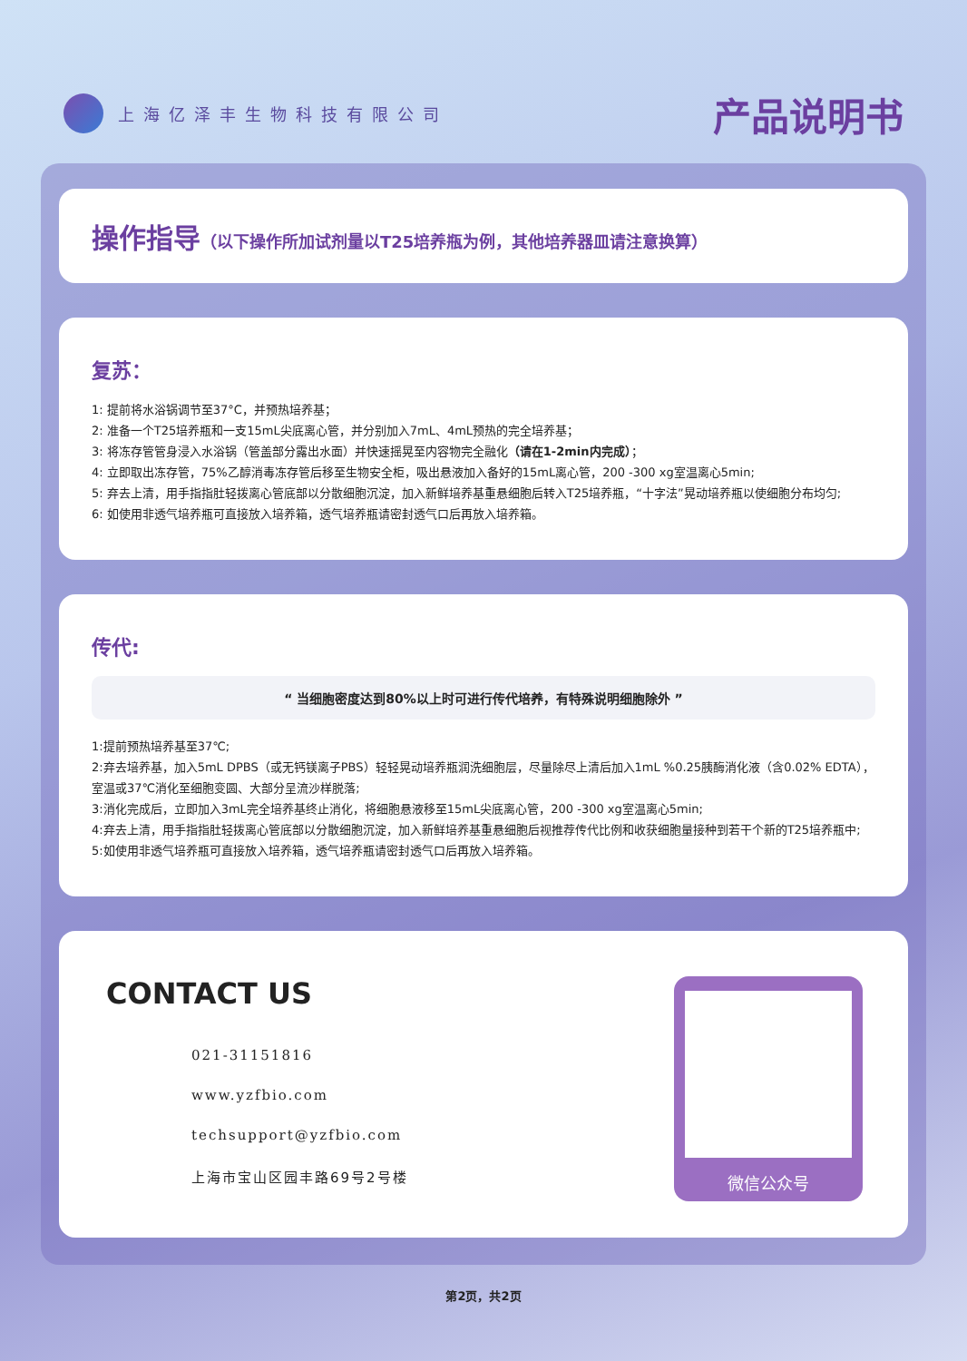上海亿泽丰生物科技有限公司
产品说明书
操作指导（以下操作所加试剂量以T25培养瓶为例，其他培养器皿请注意换算）
复苏：
1: 提前将水浴锅调节至37°C，并预热培养基；
2: 准备一个T25培养瓶和一支15mL尖底离心管，并分别加入7mL、4mL预热的完全培养基；
3: 将冻存管管身浸入水浴锅（管盖部分露出水面）并快速摇晃至内容物完全融化（请在1-2min内完成）；
4: 立即取出冻存管，75%乙醇消毒冻存管后移至生物安全柜，吸出悬液加入备好的15mL离心管，200 -300 xg室温离心5min;
5: 弃去上清，用手指指肚轻拨离心管底部以分散细胞沉淀，加入新鲜培养基重悬细胞后转入T25培养瓶，“十字法”晃动培养瓶以使细胞分布均匀;
6: 如使用非透气培养瓶可直接放入培养箱，透气培养瓶请密封透气口后再放入培养箱。
传代:
“ 当细胞密度达到80%以上时可进行传代培养，有特殊说明细胞除外 ”
1:提前预热培养基至37℃;
2:弃去培养基，加入5mL DPBS（或无钙镁离子PBS）轻轻晃动培养瓶润洗细胞层，尽量除尽上清后加入1mL %0.25胰酶消化液（含0.02% EDTA），室温或37℃消化至细胞变圆、大部分呈流沙样脱落;
3:消化完成后，立即加入3mL完全培养基终止消化，将细胞悬液移至15mL尖底离心管，200 -300 xg室温离心5min;
4:弃去上清，用手指指肚轻拨离心管底部以分散细胞沉淀，加入新鲜培养基重悬细胞后视推荐传代比例和收获细胞量接种到若干个新的T25培养瓶中;
5:如使用非透气培养瓶可直接放入培养箱，透气培养瓶请密封透气口后再放入培养箱。
CONTACT US
021-31151816
www.yzfbio.com
techsupport@yzfbio.com
上海市宝山区园丰路69号2号楼
微信公众号
第2页，共2页